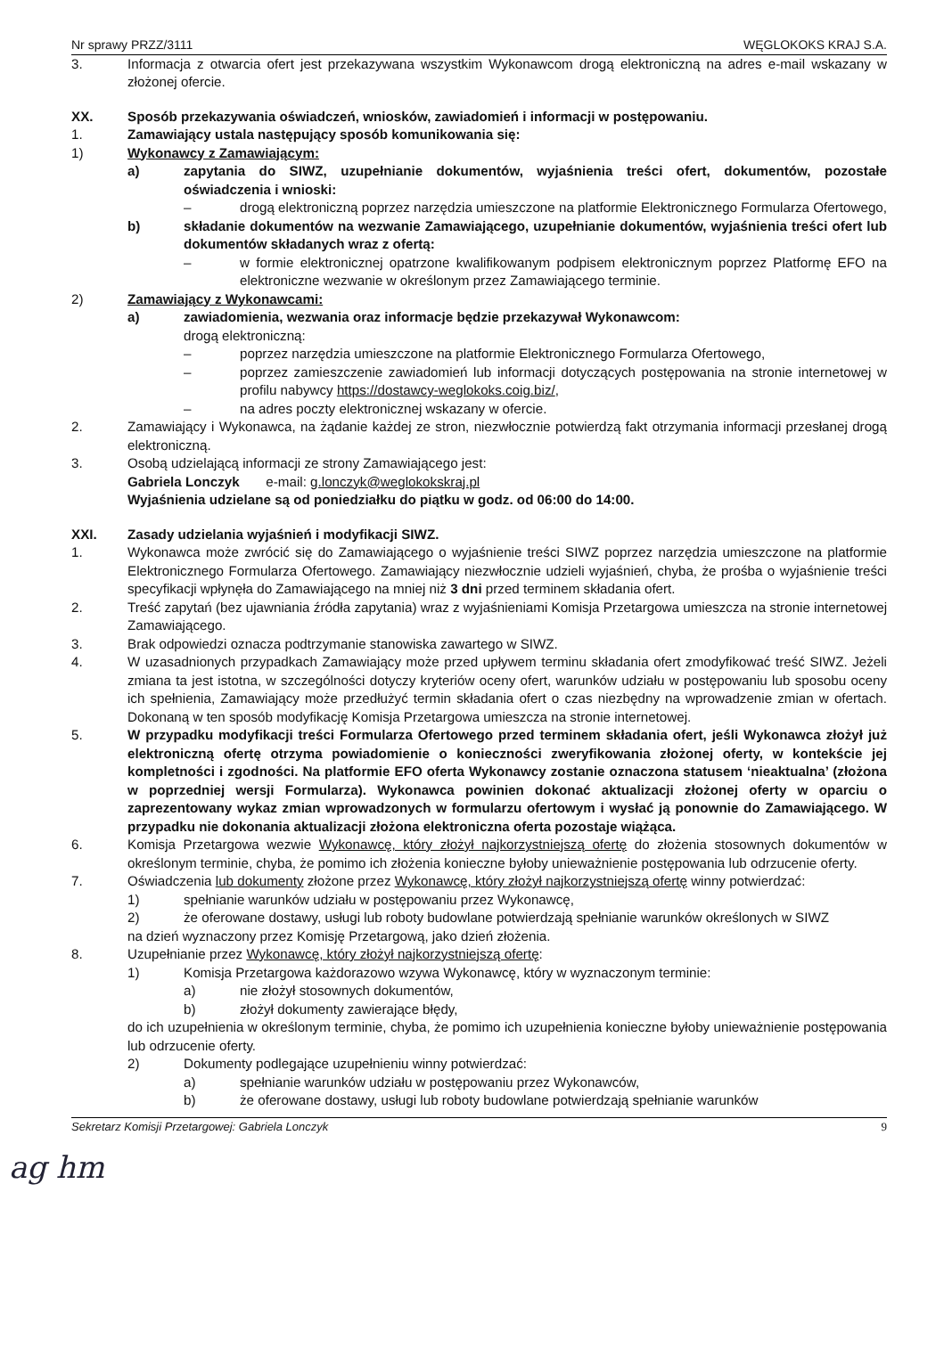Nr sprawy PRZZ/3111 WĘGLOKOKS KRAJ S.A.
3. Informacja z otwarcia ofert jest przekazywana wszystkim Wykonawcom drogą elektroniczną na adres e-mail wskazany w złożonej ofercie.
XX. Sposób przekazywania oświadczeń, wniosków, zawiadomień i informacji w postępowaniu.
1. Zamawiający ustala następujący sposób komunikowania się:
1) Wykonawcy z Zamawiającym:
a) zapytania do SIWZ, uzupełnianie dokumentów, wyjaśnienia treści ofert, dokumentów, pozostałe oświadczenia i wnioski:
– drogą elektroniczną poprzez narzędzia umieszczone na platformie Elektronicznego Formularza Ofertowego,
b) składanie dokumentów na wezwanie Zamawiającego, uzupełnianie dokumentów, wyjaśnienia treści ofert lub dokumentów składanych wraz z ofertą:
– w formie elektronicznej opatrzone kwalifikowanym podpisem elektronicznym poprzez Platformę EFO na elektroniczne wezwanie w określonym przez Zamawiającego terminie.
2) Zamawiający z Wykonawcami:
a) zawiadomienia, wezwania oraz informacje będzie przekazywał Wykonawcom:
drogą elektroniczną:
– poprzez narzędzia umieszczone na platformie Elektronicznego Formularza Ofertowego,
– poprzez zamieszczenie zawiadomień lub informacji dotyczących postępowania na stronie internetowej w profilu nabywcy https://dostawcy-weglokoks.coig.biz/,
– na adres poczty elektronicznej wskazany w ofercie.
2. Zamawiający i Wykonawca, na żądanie każdej ze stron, niezwłocznie potwierdzą fakt otrzymania informacji przesłanej drogą elektroniczną.
3. Osobą udzielającą informacji ze strony Zamawiającego jest:
Gabriela Lonczyk e-mail: g.lonczyk@weglokokskraj.pl
Wyjaśnienia udzielane są od poniedziałku do piątku w godz. od 06:00 do 14:00.
XXI. Zasady udzielania wyjaśnień i modyfikacji SIWZ.
1. Wykonawca może zwrócić się do Zamawiającego o wyjaśnienie treści SIWZ poprzez narzędzia umieszczone na platformie Elektronicznego Formularza Ofertowego. Zamawiający niezwłocznie udzieli wyjaśnień, chyba, że prośba o wyjaśnienie treści specyfikacji wpłynęła do Zamawiającego na mniej niż 3 dni przed terminem składania ofert.
2. Treść zapytań (bez ujawniania źródła zapytania) wraz z wyjaśnieniami Komisja Przetargowa umieszcza na stronie internetowej Zamawiającego.
3. Brak odpowiedzi oznacza podtrzymanie stanowiska zawartego w SIWZ.
4. W uzasadnionych przypadkach Zamawiający może przed upływem terminu składania ofert zmodyfikować treść SIWZ. Jeżeli zmiana ta jest istotna, w szczególności dotyczy kryteriów oceny ofert, warunków udziału w postępowaniu lub sposobu oceny ich spełnienia, Zamawiający może przedłużyć termin składania ofert o czas niezbędny na wprowadzenie zmian w ofertach. Dokonaną w ten sposób modyfikację Komisja Przetargowa umieszcza na stronie internetowej.
5. W przypadku modyfikacji treści Formularza Ofertowego przed terminem składania ofert, jeśli Wykonawca złożył już elektroniczną ofertę otrzyma powiadomienie o konieczności zweryfikowania złożonej oferty, w kontekście jej kompletności i zgodności. Na platformie EFO oferta Wykonawcy zostanie oznaczona statusem ‘nieaktualna’ (złożona w poprzedniej wersji Formularza). Wykonawca powinien dokonać aktualizacji złożonej oferty w oparciu o zaprezentowany wykaz zmian wprowadzonych w formularzu ofertowym i wysłać ją ponownie do Zamawiającego. W przypadku nie dokonania aktualizacji złożona elektroniczna oferta pozostaje wiążąca.
6. Komisja Przetargowa wezwie Wykonawcę, który złożył najkorzystniejszą ofertę do złożenia stosownych dokumentów w określonym terminie, chyba, że pomimo ich złożenia konieczne byłoby unieważnienie postępowania lub odrzucenie oferty.
7. Oświadczenia lub dokumenty złożone przez Wykonawcę, który złożył najkorzystniejszą ofertę winny potwierdzać:
1) spełnianie warunków udziału w postępowaniu przez Wykonawcę,
2) że oferowane dostawy, usługi lub roboty budowlane potwierdzają spełnianie warunków określonych w SIWZ
na dzień wyznaczony przez Komisję Przetargową, jako dzień złożenia.
8. Uzupełnianie przez Wykonawcę, który złożył najkorzystniejszą ofertę:
1) Komisja Przetargowa każdorazowo wzywa Wykonawcę, który w wyznaczonym terminie:
a) nie złożył stosownych dokumentów,
b) złożył dokumenty zawierające błędy,
do ich uzupełnienia w określonym terminie, chyba, że pomimo ich uzupełnienia konieczne byłoby unieważnienie postępowania lub odrzucenie oferty.
2) Dokumenty podlegające uzupełnieniu winny potwierdzać:
a) spełnianie warunków udziału w postępowaniu przez Wykonawców,
b) że oferowane dostawy, usługi lub roboty budowlane potwierdzają spełnianie warunków
Sekretarz Komisji Przetargowej: Gabriela Lonczyk 9
ag hm